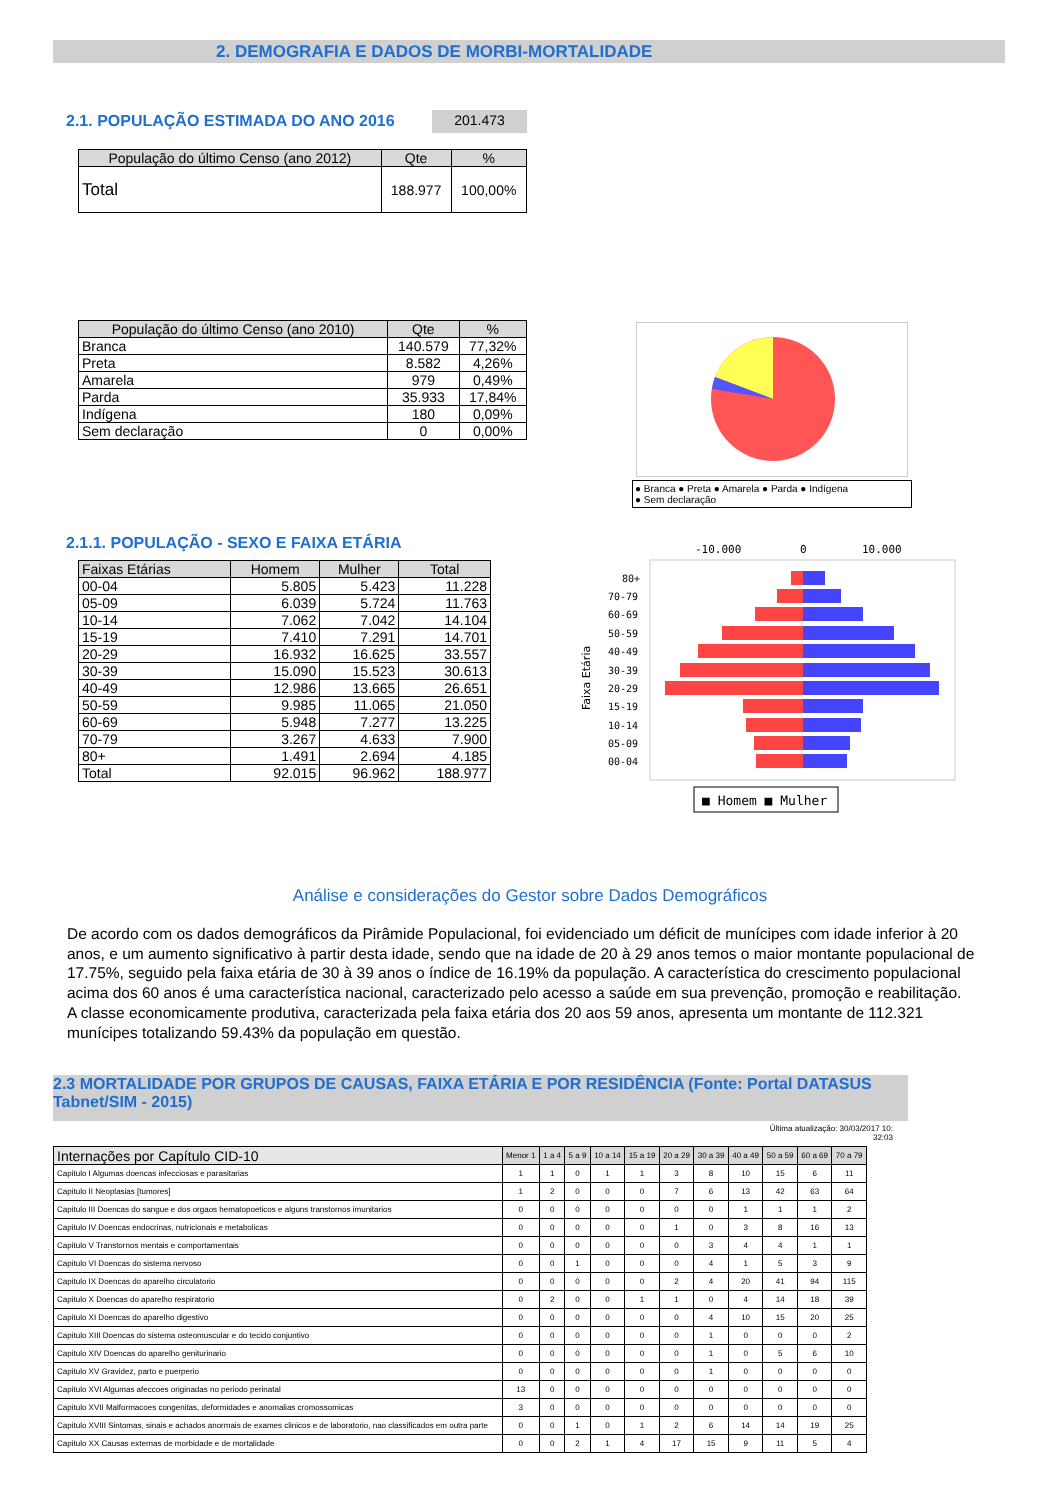2. DEMOGRAFIA E DADOS DE MORBI-MORTALIDADE
2.1. POPULAÇÃO ESTIMADA DO ANO 2016
201.473
| População do último Censo (ano 2012) | Qte | % |
| --- | --- | --- |
| Total | 188.977 | 100,00% |
| População do último Censo (ano 2010) | Qte | % |
| --- | --- | --- |
| Branca | 140.579 | 77,32% |
| Preta | 8.582 | 4,26% |
| Amarela | 979 | 0,49% |
| Parda | 35.933 | 17,84% |
| Indígena | 180 | 0,09% |
| Sem declaração | 0 | 0,00% |
● Branca ● Preta ● Amarela ● Parda ● Indígena
● Sem declaração
2.1.1. POPULAÇÃO - SEXO E FAIXA ETÁRIA
| Faixas Etárias | Homem | Mulher | Total |
| 00-04 | 5.805 | 5.423 | 11.228 |
| 05-09 | 6.039 | 5.724 | 11.763 |
| 10-14 | 7.062 | 7.042 | 14.104 |
| 15-19 | 7.410 | 7.291 | 14.701 |
| 20-29 | 16.932 | 16.625 | 33.557 |
| 30-39 | 15.090 | 15.523 | 30.613 |
| 40-49 | 12.986 | 13.665 | 26.651 |
| 50-59 | 9.985 | 11.065 | 21.050 |
| 60-69 | 5.948 | 7.277 | 13.225 |
| 70-79 | 3.267 | 4.633 | 7.900 |
| 80+ | 1.491 | 2.694 | 4.185 |
| Total | 92.015 | 96.962 | 188.977 |
-10.000
0
10.000
80+
70-79
60-69
50-59
40-49
30-39
20-29
15-19
10-14
05-09
00-04
Faixa Etária
■ Homem ■ Mulher
Análise e considerações do Gestor sobre Dados Demográficos
De acordo com os dados demográficos da Pirâmide Populacional, foi evidenciado um déficit de munícipes com idade inferior à 20 anos, e um aumento significativo à partir desta idade, sendo que na idade de 20 à 29 anos temos o maior montante populacional de 17.75%, seguido pela faixa etária de 30 à 39 anos o índice de 16.19% da população. A característica do crescimento populacional acima dos 60 anos é uma característica nacional, caracterizado pelo acesso a saúde em sua prevenção, promoção e reabilitação.
A classe economicamente produtiva, caracterizada pela faixa etária dos 20 aos 59 anos, apresenta um montante de 112.321 munícipes totalizando 59.43% da população em questão.
2.3 MORTALIDADE POR GRUPOS DE CAUSAS, FAIXA ETÁRIA E POR RESIDÊNCIA (Fonte: Portal DATASUS Tabnet/SIM - 2015)
Última atualização: 30/03/2017 10: 32:03
| Internações por Capítulo CID-10 | Menor 1 | 1 a 4 | 5 a 9 | 10 a 14 | 15 a 19 | 20 a 29 | 30 a 39 | 40 a 49 | 50 a 59 | 60 a 69 | 70 a 79 |
| --- | --- | --- | --- | --- | --- | --- | --- | --- | --- | --- | --- |
| Capitulo I Algumas doencas infecciosas e parasitarias | 1 | 1 | 0 | 1 | 1 | 3 | 8 | 10 | 15 | 6 | 11 |
| Capitulo II Neoplasias [tumores] | 1 | 2 | 0 | 0 | 0 | 7 | 6 | 13 | 42 | 63 | 64 |
| Capitulo III Doencas do sangue e dos orgaos hematopoeticos e alguns transtornos imunitarios | 0 | 0 | 0 | 0 | 0 | 0 | 0 | 1 | 1 | 1 | 2 |
| Capitulo IV Doencas endocrinas, nutricionais e metabolicas | 0 | 0 | 0 | 0 | 0 | 1 | 0 | 3 | 8 | 16 | 13 |
| Capitulo V Transtornos mentais e comportamentais | 0 | 0 | 0 | 0 | 0 | 0 | 3 | 4 | 4 | 1 | 1 |
| Capitulo VI Doencas do sistema nervoso | 0 | 0 | 1 | 0 | 0 | 0 | 4 | 1 | 5 | 3 | 9 |
| Capitulo IX Doencas do aparelho circulatorio | 0 | 0 | 0 | 0 | 0 | 2 | 4 | 20 | 41 | 94 | 115 |
| Capitulo X Doencas do aparelho respiratorio | 0 | 2 | 0 | 0 | 1 | 1 | 0 | 4 | 14 | 18 | 39 |
| Capitulo XI Doencas do aparelho digestivo | 0 | 0 | 0 | 0 | 0 | 0 | 4 | 10 | 15 | 20 | 25 |
| Capitulo XIII Doencas do sistema osteomuscular e do tecido conjuntivo | 0 | 0 | 0 | 0 | 0 | 0 | 1 | 0 | 0 | 0 | 2 |
| Capitulo XIV Doencas do aparelho geniturinario | 0 | 0 | 0 | 0 | 0 | 0 | 1 | 0 | 5 | 6 | 10 |
| Capitulo XV Gravidez, parto e puerperio | 0 | 0 | 0 | 0 | 0 | 0 | 1 | 0 | 0 | 0 | 0 |
| Capitulo XVI Algumas afeccoes originadas no periodo perinatal | 13 | 0 | 0 | 0 | 0 | 0 | 0 | 0 | 0 | 0 | 0 |
| Capitulo XVII Malformacoes congenitas, deformidades e anomalias cromossomicas | 3 | 0 | 0 | 0 | 0 | 0 | 0 | 0 | 0 | 0 | 0 |
| Capitulo XVIII Sintomas, sinais e achados anormais de exames clinicos e de laboratorio, nao classificados em outra parte | 0 | 0 | 1 | 0 | 1 | 2 | 6 | 14 | 14 | 19 | 25 |
| Capitulo XX Causas externas de morbidade e de mortalidade | 0 | 0 | 2 | 1 | 4 | 17 | 15 | 9 | 11 | 5 | 4 |